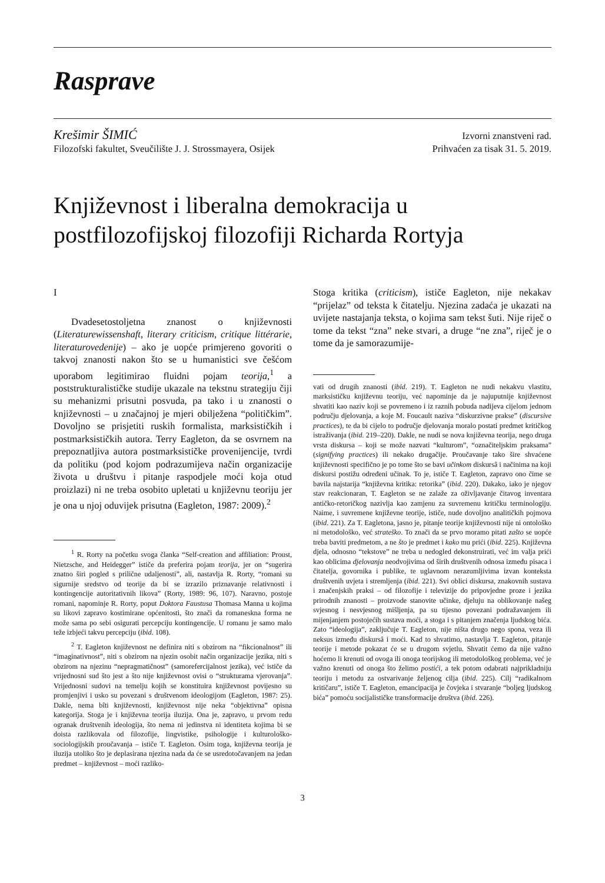Rasprave
Krešimir ŠIMIĆ
Filozofski fakultet, Sveučilište J. J. Strossmayera, Osijek
Izvorni znanstveni rad.
Prihvaćen za tisak 31. 5. 2019.
Književnost i liberalna demokracija u postfilozofijskoj filozofiji Richarda Rortyja
I
Dvadesetostoljetna znanost o književnosti (Literaturewissenshaft, literary criticism, critique littérarie, literaturovedenije) – ako je uopće primjereno govoriti o takvoj znanosti nakon što se u humanistici sve češćom uporabom legitimirao fluidni pojam teorija,<sup>1</sup> a poststrukturalističke studije ukazale na tekstnu strategiju čiji su mehanizmi prisutni posvuda, pa tako i u znanosti o književnosti – u značajnoj je mjeri obilježena “političkim”. Dovoljno se prisjetiti ruskih formalista, marksističkih i postmarksističkih autora. Terry Eagleton, da se osvrnem na prepoznatljiva autora postmarksističke provenijencije, tvrdi da politiku (pod kojom podrazumijeva način organizacije života u društvu i pitanje raspodjele moći koja otud proizlazi) ni ne treba osobito upletati u književnu teoriju jer je ona u njoj oduvijek prisutna (Eagleton, 1987: 2009).<sup>2</sup>
<sup>1</sup> R. Rorty na početku svoga članka “Self-creation and affiliation: Proust, Nietzsche, and Heidegger” ističe da preferira pojam teorija, jer on “sugerira znatno širi pogled s prilične udaljenosti”, ali, nastavlja R. Rorty, “romani su sigurnije sredstvo od teorije da bi se izrazilo priznavanje relativnosti i kontingencije autoritativnih likova” (Rorty, 1989: 96, 107). Naravno, postoje romani, napominje R. Rorty, poput Doktora Faustusa Thomasa Manna u kojima su likovi zapravo kostimirane općenitosti, što znači da romaneskna forma ne može sama po sebi osigurati percepciju kontingencije. U romanu je samo malo teže izbjeći takvu percepciju (ibid. 108).
<sup>2</sup> T. Eagleton književnost ne definira niti s obzirom na “fikcionalnost” ili “imaginativnost”, niti s obzirom na njezin osobit način organizacije jezika, niti s obzirom na njezinu “nepragmatičnost” (samorefercijalnost jezika), već ističe da vrijednosni sud što jest a što nije književnost ovisi o “strukturama vjerovanja”. Vrijednosni sudovi na temelju kojih se konstituira književnost povijesno su promjenjivi i usko su povezani s društvenom ideologijom (Eagleton, 1987: 25). Dakle, nema bîti književnosti, književnost nije neka “objektivna” opisna kategorija. Stoga je i književna teorija iluzija. Ona je, zapravo, u prvom redu ogranak društvenih ideologija, što nema ni jedinstva ni identiteta kojima bi se doista razlikovala od filozofije, lingvistike, psihologije i kulturološko-sociologijskih proučavanja – ističe T. Eagleton. Osim toga, književna teorija je iluzija utoliko što je deplasirana njezina nada da će se usredotočavanjem na jedan predmet – književnost – moći razliko-
Stoga kritika (criticism), ističe Eagleton, nije nekakav “prijelaz” od teksta k čitatelju. Njezina zadaća je ukazati na uvijete nastajanja teksta, o kojima sam tekst šuti. Nije riječ o tome da tekst “zna” neke stvari, a druge “ne zna”, riječ je o tome da je samorazumije-
vati od drugih znanosti (ibid. 219). T. Eagleton ne nudi nekakvu vlastitu, marksističku književnu teoriju, već napominje da je najuputnije književnost shvatiti kao naziv koji se povremeno i iz raznih pobuda nadijeva cijelom jednom području djelovanja, a koje M. Foucault naziva “diskurzivne prakse” (discursive practices), te da bi cijelo to područje djelovanja moralo postati predmet kritičkog istraživanja (ibid. 219–220). Dakle, ne nudi se nova književna teorija, nego druga vrsta diskursa – koji se može nazvati “kulturom”, “označiteljskim praksama” (signifying practices) ili nekako drugačije. Proučavanje tako šire shvaćene književnosti specifično je po tome što se bavi učinkom diskursâ i načinima na koji diskursi postižu određeni učinak. To je, ističe T. Eagleton, zapravo ono čime se bavila najstarija “književna kritika: retorika” (ibid. 220). Dakako, iako je njegov stav reakcionaran, T. Eagleton se ne zalaže za oživljavanje čitavog inventara antičko-retoričkog nazivlja kao zamjenu za suvremenu kritičku terminologiju. Naime, i suvremene književne teorije, ističe, nude dovoljno analitičkih pojmova (ibid. 221). Za T. Eagletona, jasno je, pitanje teorije književnosti nije ni ontološko ni metodološko, već strateško. To znači da se prvo moramo pitati zašto se uopće treba baviti predmetom, a ne što je predmet i kako mu prići (ibid. 225). Književna djela, odnosno “tekstove” ne treba u nedogled dekonstruirati, već im valja prići kao oblicima djelovanja neodvojivima od širih društvenih odnosa između pisaca i čitatelja, govornika i publike, te uglavnom nerazumljivima izvan konteksta društvenih uvjeta i stremljenja (ibid. 221). Svi oblici diskursa, znakovnih sustava i značenjskih praksi – od filozofije i televizije do pripovjedne proze i jezika prirodnih znanosti – proizvode stanovite učinke, djeluju na oblikovanje našeg svjesnog i nesvjesnog mišljenja, pa su tijesno povezani podražavanjem ili mijenjanjem postojećih sustava moći, a stoga i s pitanjem značenja ljudskog bića. Zato “ideologija”, zaključuje T. Eagleton, nije ništa drugo nego spona, veza ili neksus između diskursâ i moći. Kad to shvatimo, nastavlja T. Eagleton, pitanje teorije i metode pokazat će se u drugom svjetlu. Shvatit ćemo da nije važno hoćemo li krenuti od ovoga ili onoga teorijskog ili metodološkog problema, već je važno krenuti od onoga što želimo postići, a tek potom odabrati najprikladniju teoriju i metodu za ostvarivanje željenog cilja (ibid. 225). Cilj “radikalnom kritičaru”, ističe T. Eagleton, emancipacija je čovjeka i stvaranje “boljeg ljudskog bića” pomoću socijalističke transformacije društva (ibid. 226).
3